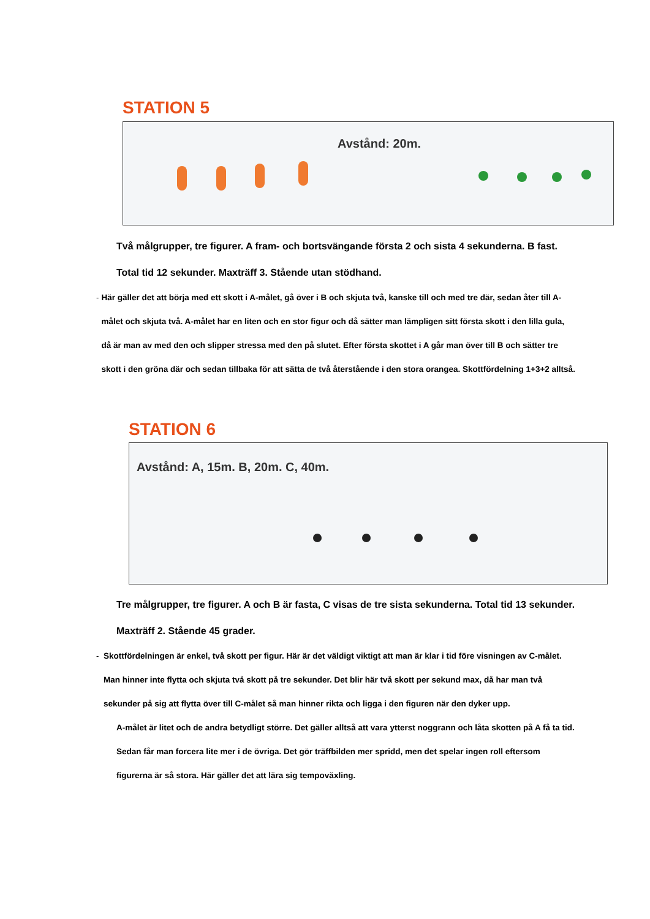STATION 5
Avstånd: 20m.
Två målgrupper, tre figurer. A fram- och bortsvängande första 2 och sista 4 sekunderna. B fast. Total tid 12 sekunder. Maxträff 3. Stående utan stödhand.
- Här gäller det att börja med ett skott i A-målet, gå över i B och skjuta två, kanske till och med tre där, sedan åter till A-målet och skjuta två. A-målet har en liten och en stor figur och då sätter man lämpligen sitt första skott i den lilla gula, då är man av med den och slipper stressa med den på slutet. Efter första skottet i A går man över till B och sätter tre skott i den gröna där och sedan tillbaka för att sätta de två återstående i den stora orangea. Skottfördelning 1+3+2 alltså.
STATION 6
Avstånd: A, 15m. B, 20m. C, 40m.
Tre målgrupper, tre figurer. A och B är fasta, C visas de tre sista sekunderna. Total tid 13 sekunder. Maxträff 2. Stående 45 grader.
- Skottfördelningen är enkel, två skott per figur. Här är det väldigt viktigt att man är klar i tid före visningen av C-målet. Man hinner inte flytta och skjuta två skott på tre sekunder. Det blir här två skott per sekund max, då har man två sekunder på sig att flytta över till C-målet så man hinner rikta och ligga i den figuren när den dyker upp.
A-målet är litet och de andra betydligt större. Det gäller alltså att vara ytterst noggrann och låta skotten på A få ta tid. Sedan får man forcera lite mer i de övriga. Det gör träffbilden mer spridd, men det spelar ingen roll eftersom figurerna är så stora. Här gäller det att lära sig tempoväxling.